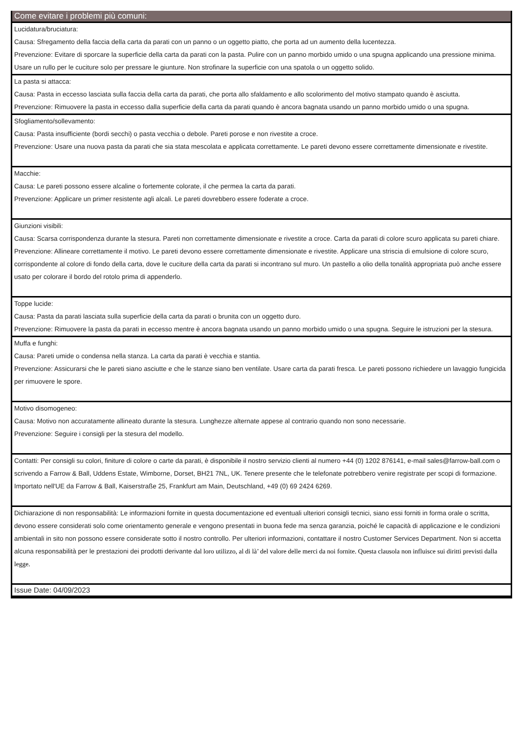Come evitare i problemi più comuni:
Lucidatura/bruciatura:
Causa: Sfregamento della faccia della carta da parati con un panno o un oggetto piatto, che porta ad un aumento della lucentezza.
Prevenzione: Evitare di sporcare la superficie della carta da parati con la pasta. Pulire con un panno morbido umido o una spugna applicando una pressione minima. Usare un rullo per le cuciture solo per pressare le giunture. Non strofinare la superficie con una spatola o un oggetto solido.
La pasta si attacca:
Causa: Pasta in eccesso lasciata sulla faccia della carta da parati, che porta allo sfaldamento e allo scolorimento del motivo stampato quando è asciutta.
Prevenzione: Rimuovere la pasta in eccesso dalla superficie della carta da parati quando è ancora bagnata usando un panno morbido umido o una spugna.
Sfogliamento/sollevamento:
Causa: Pasta insufficiente (bordi secchi) o pasta vecchia o debole. Pareti porose e non rivestite a croce.
Prevenzione: Usare una nuova pasta da parati che sia stata mescolata e applicata correttamente. Le pareti devono essere correttamente dimensionate e rivestite.
Macchie:
Causa: Le pareti possono essere alcaline o fortemente colorate, il che permea la carta da parati.
Prevenzione: Applicare un primer resistente agli alcali. Le pareti dovrebbero essere foderate a croce.
Giunzioni visibili:
Causa: Scarsa corrispondenza durante la stesura. Pareti non correttamente dimensionate e rivestite a croce. Carta da parati di colore scuro applicata su pareti chiare.
Prevenzione: Allineare correttamente il motivo. Le pareti devono essere correttamente dimensionate e rivestite. Applicare una striscia di emulsione di colore scuro, corrispondente al colore di fondo della carta, dove le cuciture della carta da parati si incontrano sul muro. Un pastello a olio della tonalità appropriata può anche essere usato per colorare il bordo del rotolo prima di appenderlo.
Toppe lucide:
Causa: Pasta da parati lasciata sulla superficie della carta da parati o brunita con un oggetto duro.
Prevenzione: Rimuovere la pasta da parati in eccesso mentre è ancora bagnata usando un panno morbido umido o una spugna. Seguire le istruzioni per la stesura.
Muffa e funghi:
Causa: Pareti umide o condensa nella stanza. La carta da parati è vecchia e stantia.
Prevenzione: Assicurarsi che le pareti siano asciutte e che le stanze siano ben ventilate. Usare carta da parati fresca. Le pareti possono richiedere un lavaggio fungicida per rimuovere le spore.
Motivo disomogeneo:
Causa: Motivo non accuratamente allineato durante la stesura. Lunghezze alternate appese al contrario quando non sono necessarie.
Prevenzione: Seguire i consigli per la stesura del modello.
Contatti: Per consigli su colori, finiture di colore o carte da parati, è disponibile il nostro servizio clienti al numero +44 (0) 1202 876141, e-mail sales@farrow-ball.com o scrivendo a Farrow & Ball, Uddens Estate, Wimborne, Dorset, BH21 7NL, UK. Tenere presente che le telefonate potrebbero venire registrate per scopi di formazione. Importato nell'UE da Farrow & Ball, Kaiserstraße 25, Frankfurt am Main, Deutschland, +49 (0) 69 2424 6269.
Dichiarazione di non responsabilità: Le informazioni fornite in questa documentazione ed eventuali ulteriori consigli tecnici, siano essi forniti in forma orale o scritta, devono essere considerati solo come orientamento generale e vengono presentati in buona fede ma senza garanzia, poiché le capacità di applicazione e le condizioni ambientali in sito non possono essere considerate sotto il nostro controllo. Per ulteriori informazioni, contattare il nostro Customer Services Department. Non si accetta alcuna responsabilità per le prestazioni dei prodotti derivante dal loro utilizzo, al di là’ del valore delle merci da noi fornite. Questa clausola non influisce sui diritti previsti dalla legge.
Issue Date: 04/09/2023